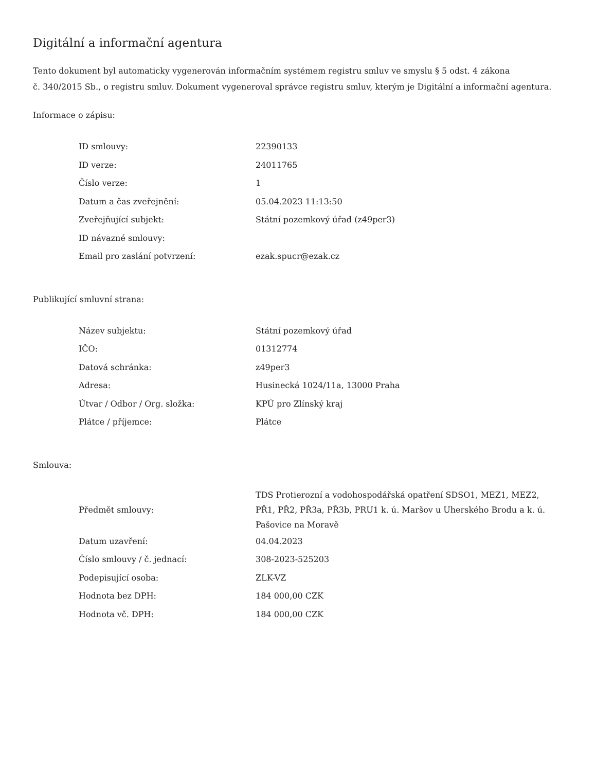Digitální a informační agentura
Tento dokument byl automaticky vygenerován informačním systémem registru smluv ve smyslu § 5 odst. 4 zákona
č. 340/2015 Sb., o registru smluv. Dokument vygeneroval správce registru smluv, kterým je Digitální a informační agentura.
Informace o zápisu:
| ID smlouvy: | 22390133 |
| ID verze: | 24011765 |
| Číslo verze: | 1 |
| Datum a čas zveřejnění: | 05.04.2023 11:13:50 |
| Zveřejňující subjekt: | Státní pozemkový úřad (z49per3) |
| ID návazné smlouvy: | |
| Email pro zaslání potvrzení: | ezak.spucr@ezak.cz |
Publikující smluvní strana:
| Název subjektu: | Státní pozemkový úřad |
| IČO: | 01312774 |
| Datová schránka: | z49per3 |
| Adresa: | Husinecká 1024/11a, 13000 Praha |
| Útvar / Odbor / Org. složka: | KPÚ pro Zlínský kraj |
| Plátce / příjemce: | Plátce |
Smlouva:
| Předmět smlouvy: | TDS Protierozní a vodohospodářská opatření SDSO1, MEZ1, MEZ2, PŘ1, PŘ2, PŘ3a, PŘ3b, PRU1 k. ú. Maršov u Uherského Brodu a k. ú. Pašovice na Moravě |
| Datum uzavření: | 04.04.2023 |
| Číslo smlouvy / č. jednací: | 308-2023-525203 |
| Podepisující osoba: | ZLK-VZ |
| Hodnota bez DPH: | 184 000,00 CZK |
| Hodnota vč. DPH: | 184 000,00 CZK |